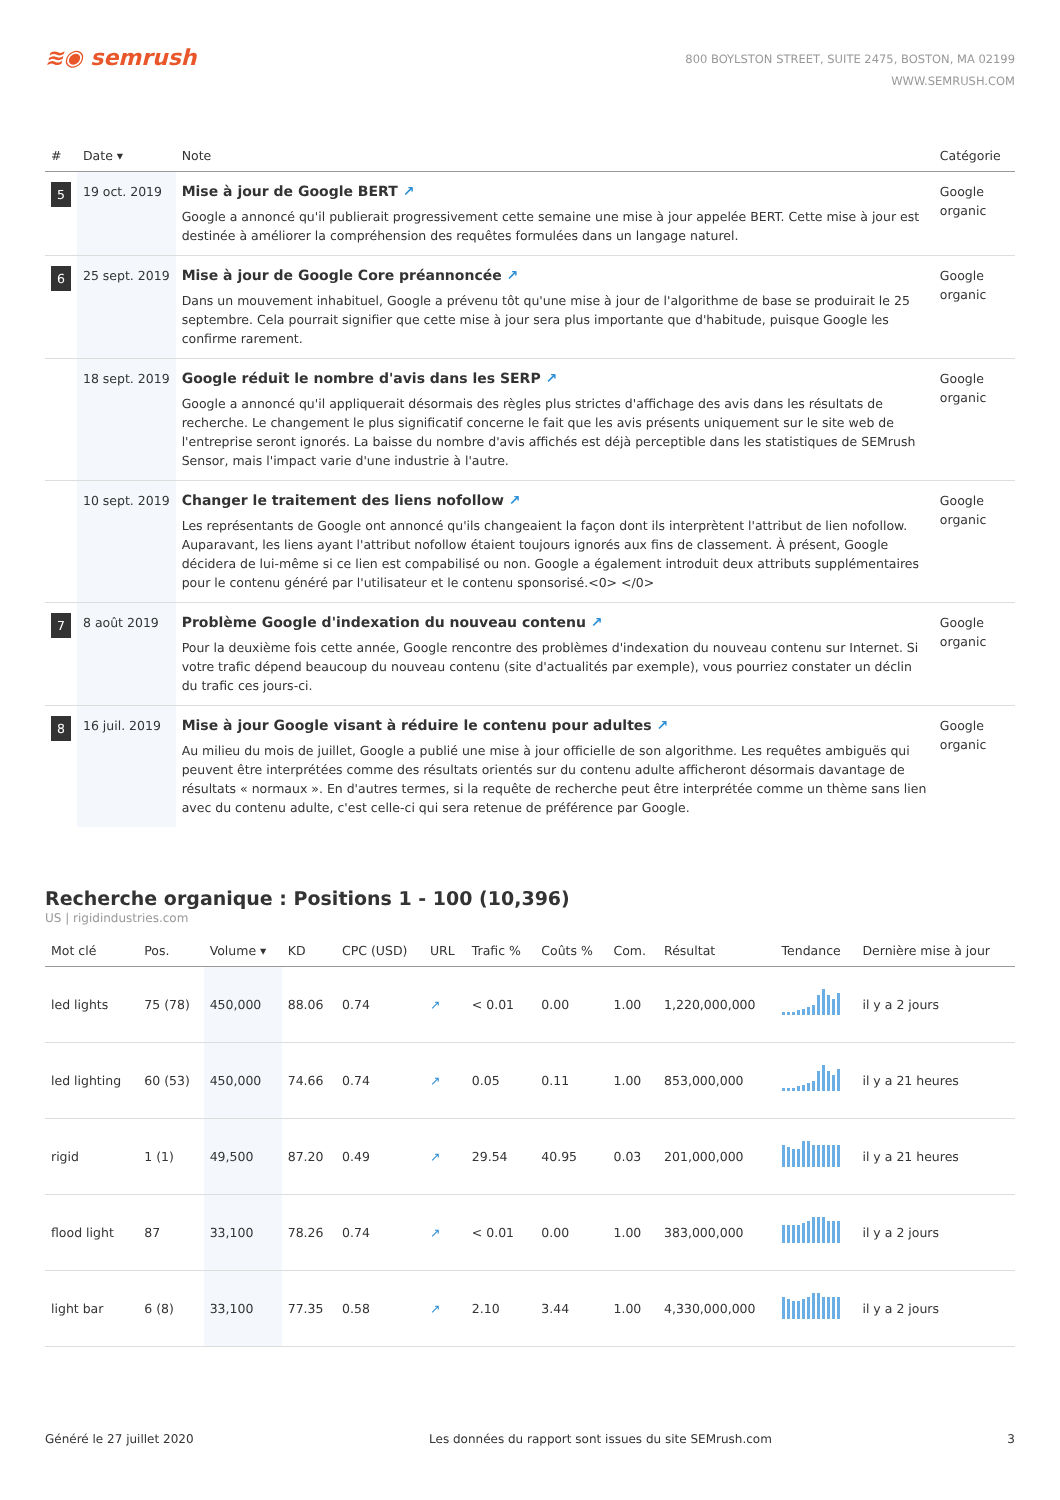≋◉ semrush
800 BOYLSTON STREET, SUITE 2475, BOSTON, MA 02199
WWW.SEMRUSH.COM
| # | Date ▾ | Note | Catégorie |
| --- | --- | --- | --- |
| 5 | 19 oct. 2019 | Mise à jour de Google BERT ↗ Google a annoncé qu'il publierait progressivement cette semaine une mise à jour appelée BERT. Cette mise à jour est destinée à améliorer la compréhension des requêtes formulées dans un langage naturel. | Google organic |
| 6 | 25 sept. 2019 | Mise à jour de Google Core préannoncée ↗ Dans un mouvement inhabituel, Google a prévenu tôt qu'une mise à jour de l'algorithme de base se produirait le 25 septembre. Cela pourrait signifier que cette mise à jour sera plus importante que d'habitude, puisque Google les confirme rarement. | Google organic |
| | 18 sept. 2019 | Google réduit le nombre d'avis dans les SERP ↗ Google a annoncé qu'il appliquerait désormais des règles plus strictes d'affichage des avis dans les résultats de recherche. Le changement le plus significatif concerne le fait que les avis présents uniquement sur le site web de l'entreprise seront ignorés. La baisse du nombre d'avis affichés est déjà perceptible dans les statistiques de SEMrush Sensor, mais l'impact varie d'une industrie à l'autre. | Google organic |
| | 10 sept. 2019 | Changer le traitement des liens nofollow ↗ Les représentants de Google ont annoncé qu'ils changeaient la façon dont ils interprètent l'attribut de lien nofollow. Auparavant, les liens ayant l'attribut nofollow étaient toujours ignorés aux fins de classement. À présent, Google décidera de lui-même si ce lien est compabilisé ou non. Google a également introduit deux attributs supplémentaires pour le contenu généré par l'utilisateur et le contenu sponsorisé.<0> </0> | Google organic |
| 7 | 8 août 2019 | Problème Google d'indexation du nouveau contenu ↗ Pour la deuxième fois cette année, Google rencontre des problèmes d'indexation du nouveau contenu sur Internet. Si votre trafic dépend beaucoup du nouveau contenu (site d'actualités par exemple), vous pourriez constater un déclin du trafic ces jours-ci. | Google organic |
| 8 | 16 juil. 2019 | Mise à jour Google visant à réduire le contenu pour adultes ↗ Au milieu du mois de juillet, Google a publié une mise à jour officielle de son algorithme. Les requêtes ambiguës qui peuvent être interprétées comme des résultats orientés sur du contenu adulte afficheront désormais davantage de résultats « normaux ». En d'autres termes, si la requête de recherche peut être interprétée comme un thème sans lien avec du contenu adulte, c'est celle-ci qui sera retenue de préférence par Google. | Google organic |
Recherche organique : Positions 1 - 100 (10,396)
US | rigidindustries.com
| Mot clé | Pos. | Volume ▾ | KD | CPC (USD) | URL | Trafic % | Coûts % | Com. | Résultat | Tendance | Dernière mise à jour |
| --- | --- | --- | --- | --- | --- | --- | --- | --- | --- | --- | --- |
| led lights | 75 (78) | 450,000 | 88.06 | 0.74 | ↗ | < 0.01 | 0.00 | 1.00 | 1,220,000,000 | | il y a 2 jours |
| led lighting | 60 (53) | 450,000 | 74.66 | 0.74 | ↗ | 0.05 | 0.11 | 1.00 | 853,000,000 | | il y a 21 heures |
| rigid | 1 (1) | 49,500 | 87.20 | 0.49 | ↗ | 29.54 | 40.95 | 0.03 | 201,000,000 | | il y a 21 heures |
| flood light | 87 | 33,100 | 78.26 | 0.74 | ↗ | < 0.01 | 0.00 | 1.00 | 383,000,000 | | il y a 2 jours |
| light bar | 6 (8) | 33,100 | 77.35 | 0.58 | ↗ | 2.10 | 3.44 | 1.00 | 4,330,000,000 | | il y a 2 jours |
Généré le 27 juillet 2020 Les données du rapport sont issues du site SEMrush.com 3